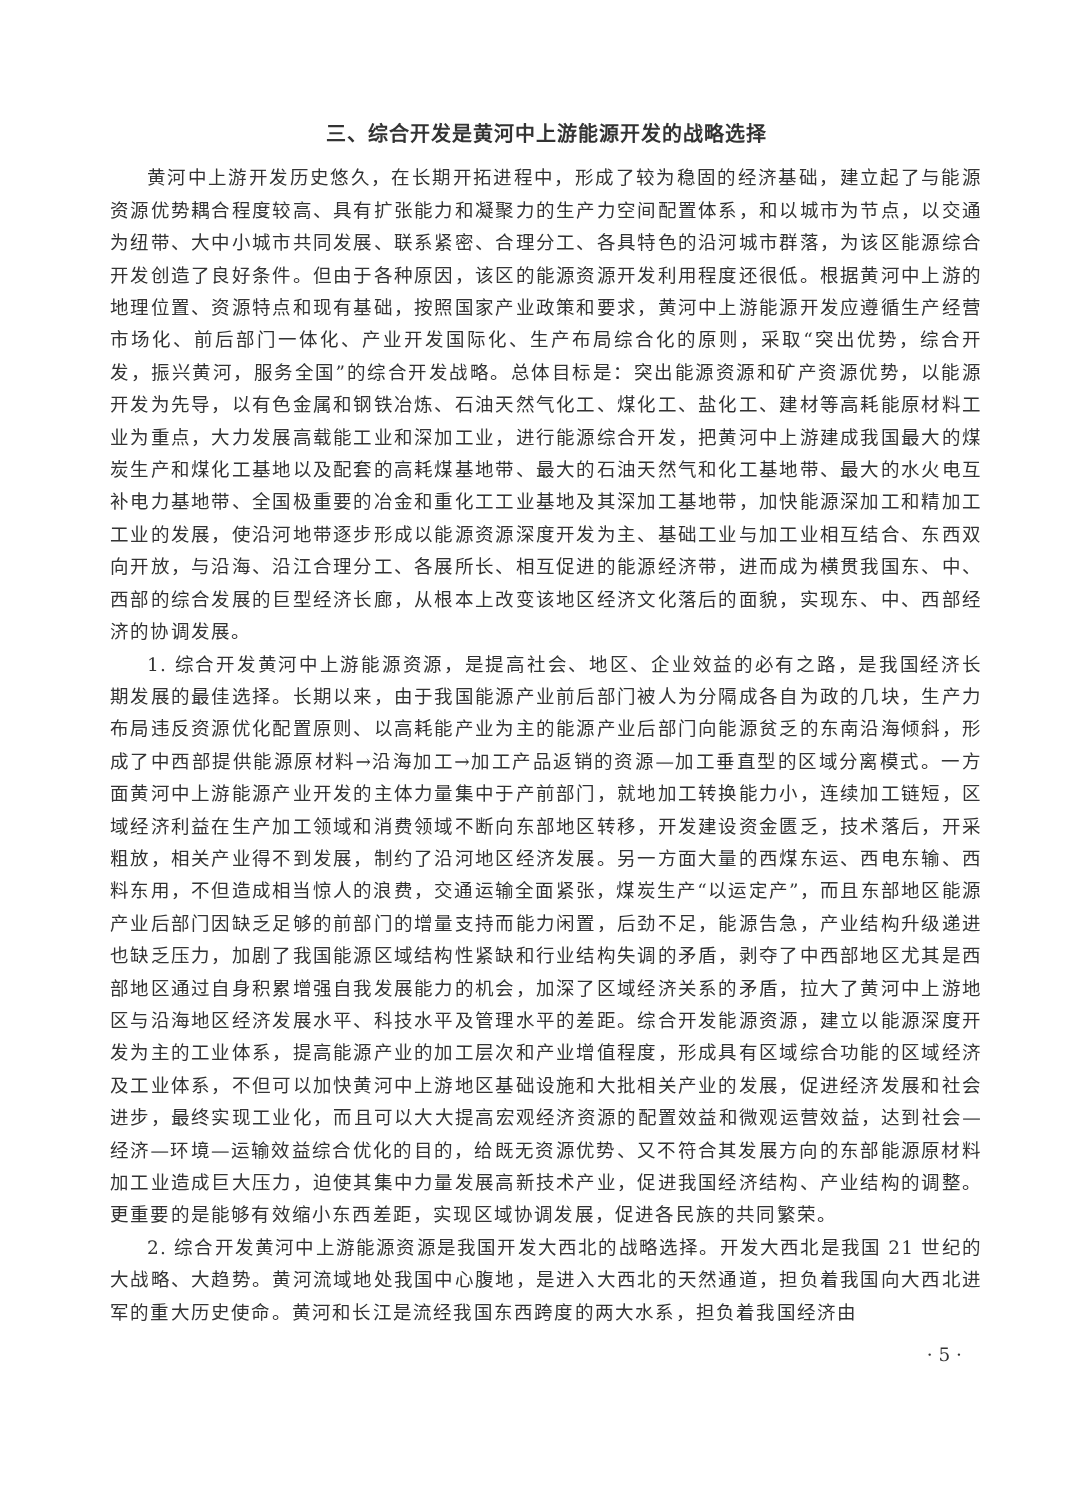三、综合开发是黄河中上游能源开发的战略选择
黄河中上游开发历史悠久，在长期开拓进程中，形成了较为稳固的经济基础，建立起了与能源资源优势耦合程度较高、具有扩张能力和凝聚力的生产力空间配置体系，和以城市为节点，以交通为纽带、大中小城市共同发展、联系紧密、合理分工、各具特色的沿河城市群落，为该区能源综合开发创造了良好条件。但由于各种原因，该区的能源资源开发利用程度还很低。根据黄河中上游的地理位置、资源特点和现有基础，按照国家产业政策和要求，黄河中上游能源开发应遵循生产经营市场化、前后部门一体化、产业开发国际化、生产布局综合化的原则，采取“突出优势，综合开发，振兴黄河，服务全国”的综合开发战略。总体目标是：突出能源资源和矿产资源优势，以能源开发为先导，以有色金属和钢铁冶炼、石油天然气化工、煤化工、盐化工、建材等高耗能原材料工业为重点，大力发展高载能工业和深加工业，进行能源综合开发，把黄河中上游建成我国最大的煤炭生产和煤化工基地以及配套的高耗煤基地带、最大的石油天然气和化工基地带、最大的水火电互补电力基地带、全国极重要的冶金和重化工工业基地及其深加工基地带，加快能源深加工和精加工工业的发展，使沿河地带逐步形成以能源资源深度开发为主、基础工业与加工业相互结合、东西双向开放，与沿海、沿江合理分工、各展所长、相互促进的能源经济带，进而成为横贯我国东、中、西部的综合发展的巨型经济长廊，从根本上改变该地区经济文化落后的面貌，实现东、中、西部经济的协调发展。
1. 综合开发黄河中上游能源资源，是提高社会、地区、企业效益的必有之路，是我国经济长期发展的最佳选择。长期以来，由于我国能源产业前后部门被人为分隔成各自为政的几块，生产力布局违反资源优化配置原则、以高耗能产业为主的能源产业后部门向能源贫乏的东南沿海倾斜，形成了中西部提供能源原材料→沿海加工→加工产品返销的资源—加工垂直型的区域分离模式。一方面黄河中上游能源产业开发的主体力量集中于产前部门，就地加工转换能力小，连续加工链短，区域经济利益在生产加工领域和消费领域不断向东部地区转移，开发建设资金匮乏，技术落后，开采粗放，相关产业得不到发展，制约了沿河地区经济发展。另一方面大量的西煤东运、西电东输、西料东用，不但造成相当惊人的浪费，交通运输全面紧张，煤炭生产“以运定产”，而且东部地区能源产业后部门因缺乏足够的前部门的增量支持而能力闲置，后劲不足，能源告急，产业结构升级递进也缺乏压力，加剧了我国能源区域结构性紧缺和行业结构失调的矛盾，剥夺了中西部地区尤其是西部地区通过自身积累增强自我发展能力的机会，加深了区域经济关系的矛盾，拉大了黄河中上游地区与沿海地区经济发展水平、科技水平及管理水平的差距。综合开发能源资源，建立以能源深度开发为主的工业体系，提高能源产业的加工层次和产业增值程度，形成具有区域综合功能的区域经济及工业体系，不但可以加快黄河中上游地区基础设施和大批相关产业的发展，促进经济发展和社会进步，最终实现工业化，而且可以大大提高宏观经济资源的配置效益和微观运营效益，达到社会—经济—环境—运输效益综合优化的目的，给既无资源优势、又不符合其发展方向的东部能源原材料加工业造成巨大压力，迫使其集中力量发展高新技术产业，促进我国经济结构、产业结构的调整。更重要的是能够有效缩小东西差距，实现区域协调发展，促进各民族的共同繁荣。
2. 综合开发黄河中上游能源资源是我国开发大西北的战略选择。开发大西北是我国 21 世纪的大战略、大趋势。黄河流域地处我国中心腹地，是进入大西北的天然通道，担负着我国向大西北进军的重大历史使命。黄河和长江是流经我国东西跨度的两大水系，担负着我国经济由
· 5 ·